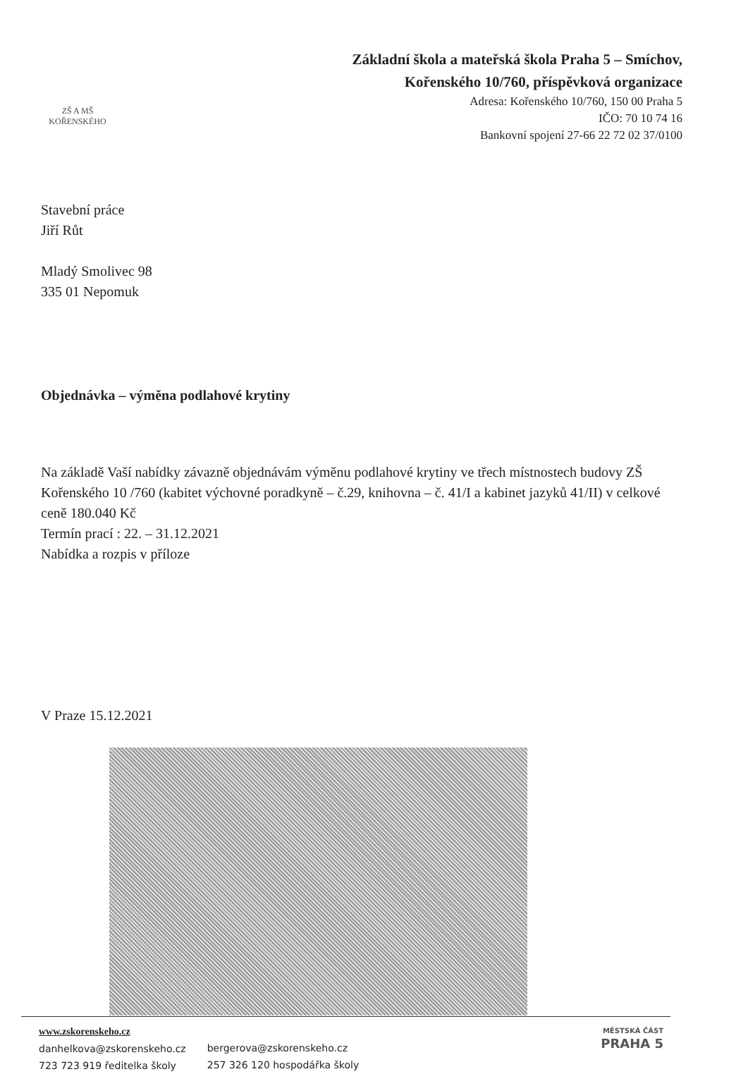ZŠ A MŠ
KOŘENSKÉHO
Základní škola a mateřská škola Praha 5 – Smíchov,
Kořenského 10/760, příspěvková organizace
Adresa: Kořenského 10/760, 150 00 Praha 5
IČO: 70 10 74 16
Bankovní spojení 27-66 22 72 02 37/0100
Stavební práce
Jiří Růt
Mladý Smolivec 98
335 01 Nepomuk
Objednávka – výměna podlahové krytiny
Na základě Vaší nabídky závazně objednávám výměnu podlahové krytiny ve třech místnostech budovy ZŠ Kořenského 10 /760 (kabitet výchovné poradkyně – č.29, knihovna – č. 41/I a kabinet jazyků 41/II) v celkové ceně 180.040 Kč
Termín prací : 22. – 31.12.2021
Nabídka a rozpis v příloze
V Praze 15.12.2021
www.zskorenskeho.cz
danhelkova@zskorenskeho.cz
723 723 919 ředitelka školy
bergerova@zskorenskeho.cz
257 326 120 hospodářka školy
MĚSTSKÁ ČÁST
PRAHA 5